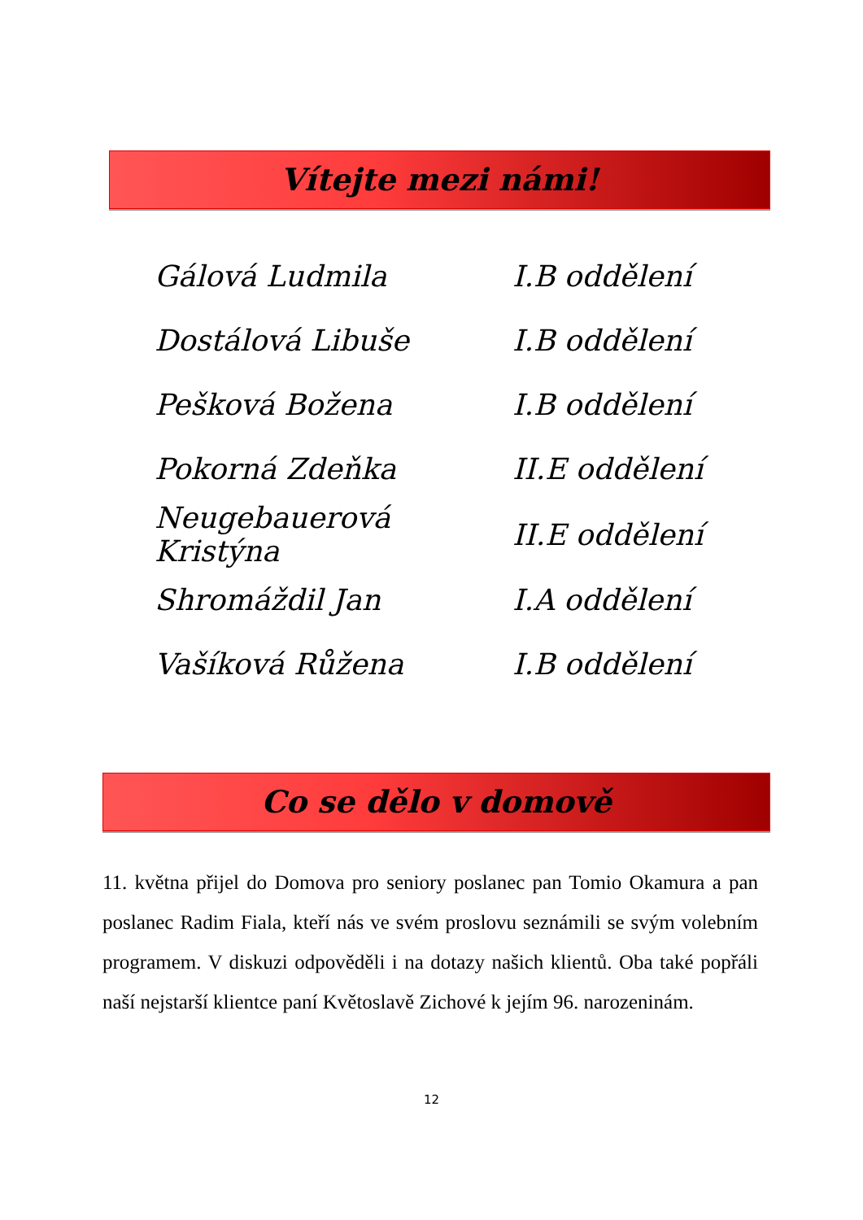Vítejte mezi námi!
| Gálová Ludmila | I.B oddělení |
| Dostálová Libuše | I.B oddělení |
| Pešková Božena | I.B oddělení |
| Pokorná Zdeňka | II.E oddělení |
| Neugebauerová Kristýna | II.E oddělení |
| Shromáždil Jan | I.A oddělení |
| Vašíková Růžena | I.B oddělení |
Co se dělo v domově
11. května přijel do Domova pro seniory poslanec pan Tomio Okamura a pan poslanec Radim Fiala, kteří nás ve svém proslovu seznámili se svým volebním programem. V diskuzi odpověděli i na dotazy našich klientů. Oba také popřáli naší nejstarší klientce paní Květoslavě Zichové k jejím 96. narozeninám.
12